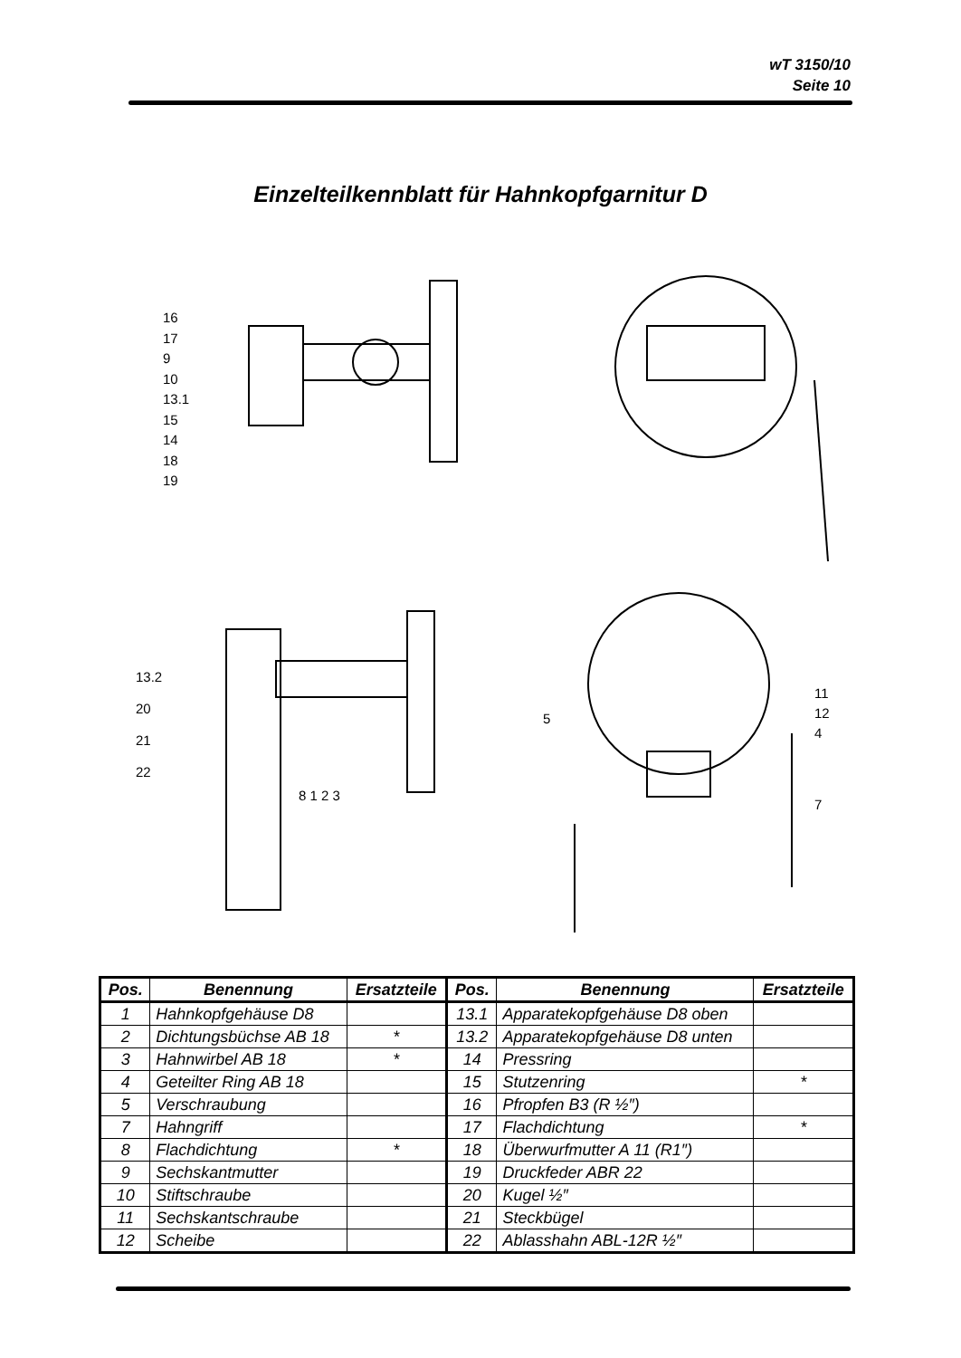wT 3150/10
Seite 10
Einzelteilkennblatt für Hahnkopfgarnitur D
16
17
9
10
13.1
15
14
18
19
13.2
20
21
22
8 1 2 3
5
11
12
4
7
| Pos. | Benennung | Ersatzteile | Pos. | Benennung | Ersatzteile |
| --- | --- | --- | --- | --- | --- |
| 1 | Hahnkopfgehäuse D8 | | 13.1 | Apparatekopfgehäuse D8 oben | |
| 2 | Dichtungsbüchse AB 18 | * | 13.2 | Apparatekopfgehäuse D8 unten | |
| 3 | Hahnwirbel AB 18 | * | 14 | Pressring | |
| 4 | Geteilter Ring AB 18 | | 15 | Stutzenring | * |
| 5 | Verschraubung | | 16 | Pfropfen B3 (R ½″) | |
| 7 | Hahngriff | | 17 | Flachdichtung | * |
| 8 | Flachdichtung | * | 18 | Überwurfmutter A 11 (R1″) | |
| 9 | Sechskantmutter | | 19 | Druckfeder ABR 22 | |
| 10 | Stiftschraube | | 20 | Kugel ½″ | |
| 11 | Sechskantschraube | | 21 | Steckbügel | |
| 12 | Scheibe | | 22 | Ablasshahn ABL-12R ½″ | |